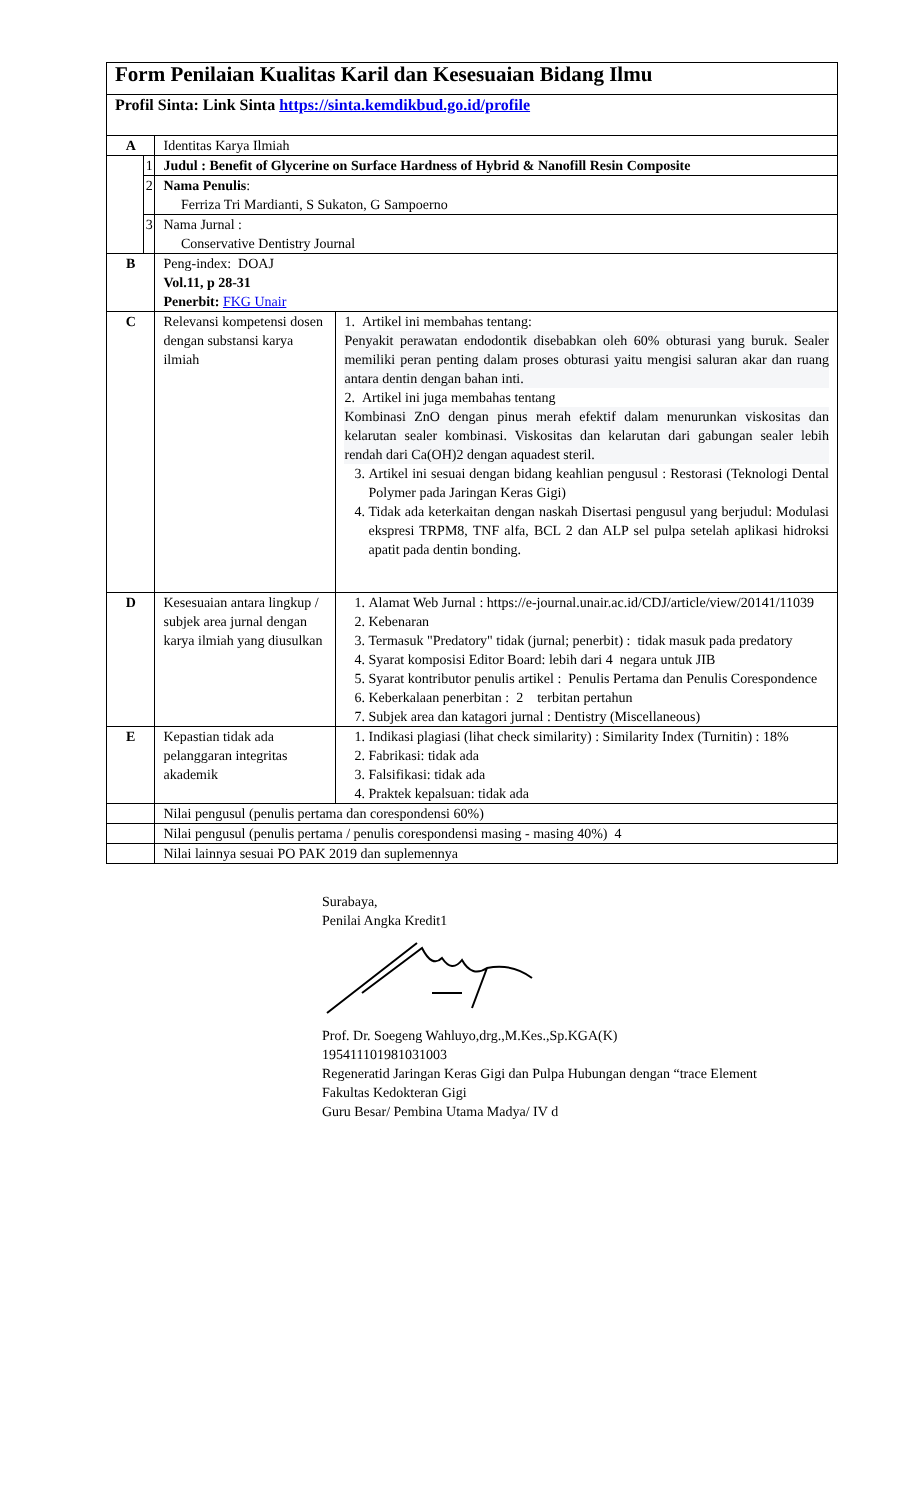| Form Penilaian Kualitas Karil dan Kesesuaian Bidang Ilmu | | | |
| Profil Sinta: Link Sinta https://sinta.kemdikbud.go.id/profile | | | |
| A | | Identitas Karya Ilmiah | |
| | 1 | Judul : Benefit of Glycerine on Surface Hardness of Hybrid & Nanofill Resin Composite | |
| | 2 | Nama Penulis : Ferriza Tri Mardianti, S Sukaton, G Sampoerno | |
| | 3 | Nama Jurnal : Conservative Dentistry Journal | |
| B | | Peng-index: DOAJ Vol.11, p 28-31 Penerbit: FKG Unair | |
| C | | Relevansi kompetensi dosen dengan substansi karya ilmiah | 1. Artikel ini membahas tentang: Penyakit perawatan endodontik disebabkan oleh 60% obturasi yang buruk. Sealer memiliki peran penting dalam proses obturasi yaitu mengisi saluran akar dan ruang antara dentin dengan bahan inti. 2. Artikel ini juga membahas tentang Kombinasi ZnO dengan pinus merah efektif dalam menurunkan viskositas dan kelarutan sealer kombinasi. Viskositas dan kelarutan dari gabungan sealer lebih rendah dari Ca(OH)2 dengan aquadest steril. 3. Artikel ini sesuai dengan bidang keahlian pengusul : Restorasi (Teknologi Dental Polymer pada Jaringan Keras Gigi) 4. Tidak ada keterkaitan dengan naskah Disertasi pengusul yang berjudul: Modulasi ekspresi TRPM8, TNF alfa, BCL 2 dan ALP sel pulpa setelah aplikasi hidroksi apatit pada dentin bonding. |
| D | | Kesesuaian antara lingkup / subjek area jurnal dengan karya ilmiah yang diusulkan | 1. Alamat Web Jurnal : https://e-journal.unair.ac.id/CDJ/article/view/20141/11039 2. Kebenaran 3. Termasuk "Predatory" tidak (jurnal; penerbit) : tidak masuk pada predatory 4. Syarat komposisi Editor Board: lebih dari 4 negara untuk JIB 5. Syarat kontributor penulis artikel : Penulis Pertama dan Penulis Corespondence 6. Keberkalaan penerbitan : 2 terbitan pertahun 7. Subjek area dan katagori jurnal : Dentistry (Miscellaneous) |
| E | | Kepastian tidak ada pelanggaran integritas akademik | 1. Indikasi plagiasi (lihat check similarity) : Similarity Index (Turnitin) : 18% 2. Fabrikasi: tidak ada 3. Falsifikasi: tidak ada 4. Praktek kepalsuan: tidak ada |
| | | Nilai pengusul (penulis pertama dan corespondensi 60%) | |
| | | Nilai pengusul (penulis pertama / penulis corespondensi masing - masing 40%) 4 | |
| | | Nilai lainnya sesuai PO PAK 2019 dan suplemennya | |
Surabaya,
Penilai Angka Kredit1 Prof. Dr. Soegeng Wahluyo,drg.,M.Kes.,Sp.KGA(K)
195411101981031003
Regeneratid Jaringan Keras Gigi dan Pulpa Hubungan dengan “trace Element
Fakultas Kedokteran Gigi
Guru Besar/ Pembina Utama Madya/ IV d